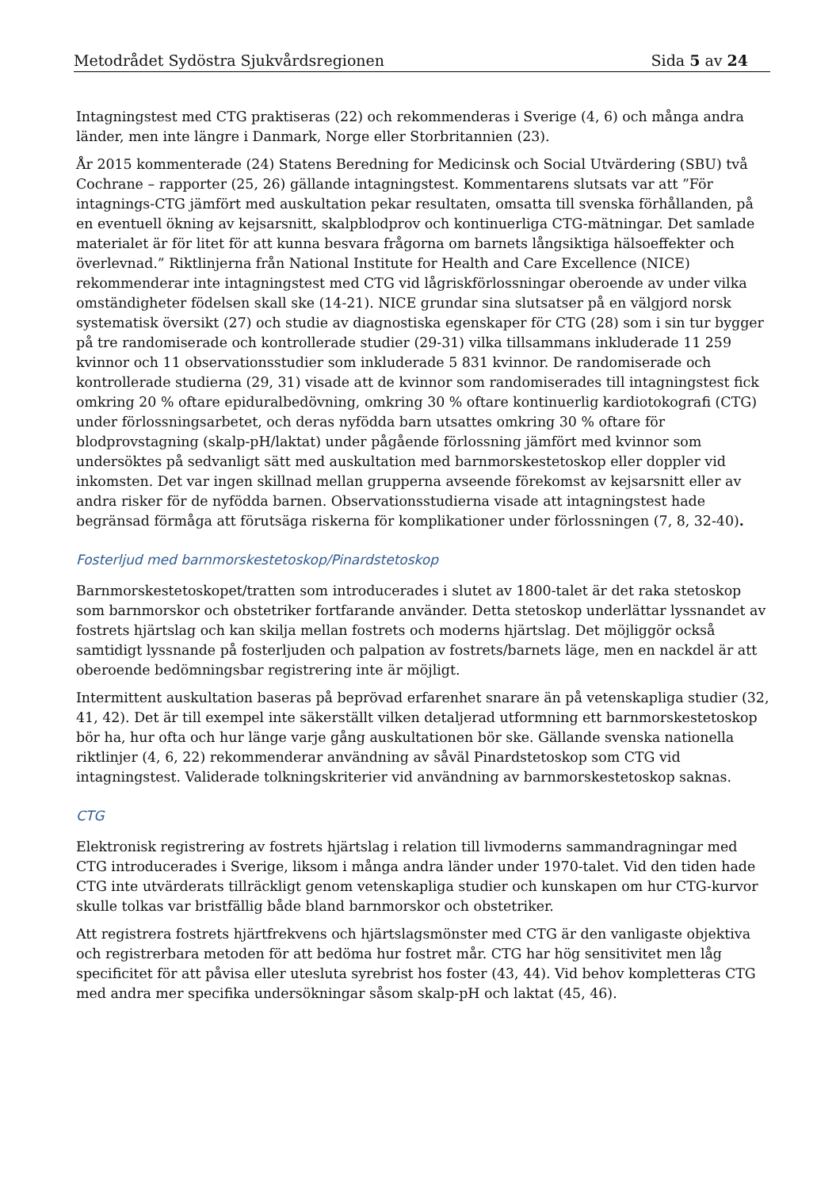Metodrådet Sydöstra Sjukvårdsregionen Sida 5 av 24
Intagningstest med CTG praktiseras (22) och rekommenderas i Sverige (4, 6) och många andra länder, men inte längre i Danmark, Norge eller Storbritannien (23).
År 2015 kommenterade (24) Statens Beredning for Medicinsk och Social Utvärdering (SBU) två Cochrane – rapporter (25, 26) gällande intagningstest. Kommentarens slutsats var att ”För intagnings-CTG jämfört med auskultation pekar resultaten, omsatta till svenska förhållanden, på en eventuell ökning av kejsarsnitt, skalpblodprov och kontinuerliga CTG-mätningar. Det samlade materialet är för litet för att kunna besvara frågorna om barnets långsiktiga hälsoeffekter och överlevnad.” Riktlinjerna från National Institute for Health and Care Excellence (NICE) rekommenderar inte intagningstest med CTG vid lågriskförlossningar oberoende av under vilka omständigheter födelsen skall ske (14-21). NICE grundar sina slutsatser på en välgjord norsk systematisk översikt (27) och studie av diagnostiska egenskaper för CTG (28) som i sin tur bygger på tre randomiserade och kontrollerade studier (29-31) vilka tillsammans inkluderade 11 259 kvinnor och 11 observationsstudier som inkluderade 5 831 kvinnor. De randomiserade och kontrollerade studierna (29, 31) visade att de kvinnor som randomiserades till intagningstest fick omkring 20 % oftare epiduralbedövning, omkring 30 % oftare kontinuerlig kardiotokografi (CTG) under förlossningsarbetet, och deras nyfödda barn utsattes omkring 30 % oftare för blodprovstagning (skalp-pH/laktat) under pågående förlossning jämfört med kvinnor som undersöktes på sedvanligt sätt med auskultation med barnmorskestetoskop eller doppler vid inkomsten. Det var ingen skillnad mellan grupperna avseende förekomst av kejsarsnitt eller av andra risker för de nyfödda barnen. Observationsstudierna visade att intagningstest hade begränsad förmåga att förutsäga riskerna för komplikationer under förlossningen (7, 8, 32-40).
Fosterljud med barnmorskestetoskop/Pinardstetoskop
Barnmorskestetoskopet/tratten som introducerades i slutet av 1800-talet är det raka stetoskop som barnmorskor och obstetriker fortfarande använder. Detta stetoskop underlättar lyssnandet av fostrets hjärtslag och kan skilja mellan fostrets och moderns hjärtslag. Det möjliggör också samtidigt lyssnande på fosterljuden och palpation av fostrets/barnets läge, men en nackdel är att oberoende bedömningsbar registrering inte är möjligt.
Intermittent auskultation baseras på beprövad erfarenhet snarare än på vetenskapliga studier (32, 41, 42). Det är till exempel inte säkerställt vilken detaljerad utformning ett barnmorskestetoskop bör ha, hur ofta och hur länge varje gång auskultationen bör ske. Gällande svenska nationella riktlinjer (4, 6, 22) rekommenderar användning av såväl Pinardstetoskop som CTG vid intagningstest. Validerade tolkningskriterier vid användning av barnmorskestetoskop saknas.
CTG
Elektronisk registrering av fostrets hjärtslag i relation till livmoderns sammandragningar med CTG introducerades i Sverige, liksom i många andra länder under 1970-talet. Vid den tiden hade CTG inte utvärderats tillräckligt genom vetenskapliga studier och kunskapen om hur CTG-kurvor skulle tolkas var bristfällig både bland barnmorskor och obstetriker.
Att registrera fostrets hjärtfrekvens och hjärtslagsmönster med CTG är den vanligaste objektiva och registrerbara metoden för att bedöma hur fostret mår. CTG har hög sensitivitet men låg specificitet för att påvisa eller utesluta syrebrist hos foster (43, 44). Vid behov kompletteras CTG med andra mer specifika undersökningar såsom skalp-pH och laktat (45, 46).